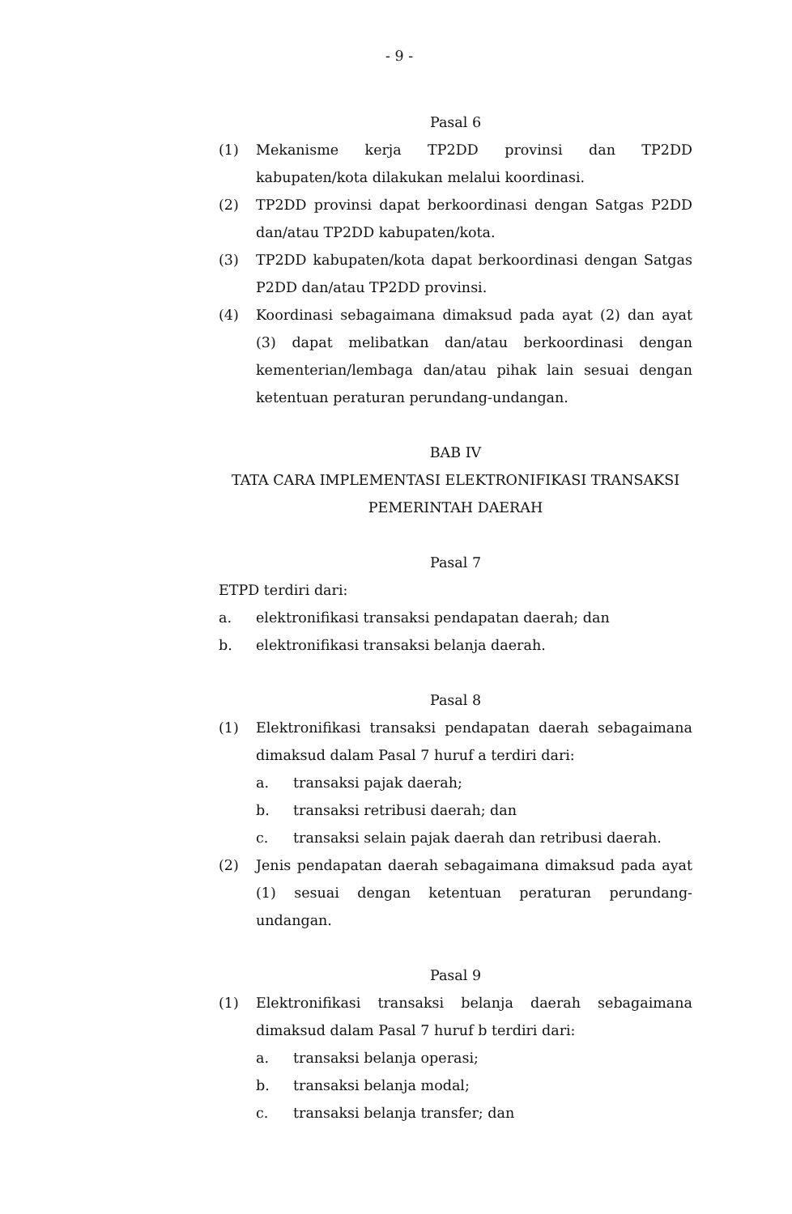- 9 -
Pasal 6
(1) Mekanisme kerja TP2DD provinsi dan TP2DD kabupaten/kota dilakukan melalui koordinasi.
(2) TP2DD provinsi dapat berkoordinasi dengan Satgas P2DD dan/atau TP2DD kabupaten/kota.
(3) TP2DD kabupaten/kota dapat berkoordinasi dengan Satgas P2DD dan/atau TP2DD provinsi.
(4) Koordinasi sebagaimana dimaksud pada ayat (2) dan ayat (3) dapat melibatkan dan/atau berkoordinasi dengan kementerian/lembaga dan/atau pihak lain sesuai dengan ketentuan peraturan perundang-undangan.
BAB IV
TATA CARA IMPLEMENTASI ELEKTRONIFIKASI TRANSAKSI
PEMERINTAH DAERAH
Pasal 7
ETPD terdiri dari:
a. elektronifikasi transaksi pendapatan daerah; dan
b. elektronifikasi transaksi belanja daerah.
Pasal 8
(1) Elektronifikasi transaksi pendapatan daerah sebagaimana dimaksud dalam Pasal 7 huruf a terdiri dari:
a. transaksi pajak daerah;
b. transaksi retribusi daerah; dan
c. transaksi selain pajak daerah dan retribusi daerah.
(2) Jenis pendapatan daerah sebagaimana dimaksud pada ayat (1) sesuai dengan ketentuan peraturan perundang-undangan.
Pasal 9
(1) Elektronifikasi transaksi belanja daerah sebagaimana dimaksud dalam Pasal 7 huruf b terdiri dari:
a. transaksi belanja operasi;
b. transaksi belanja modal;
c. transaksi belanja transfer; dan